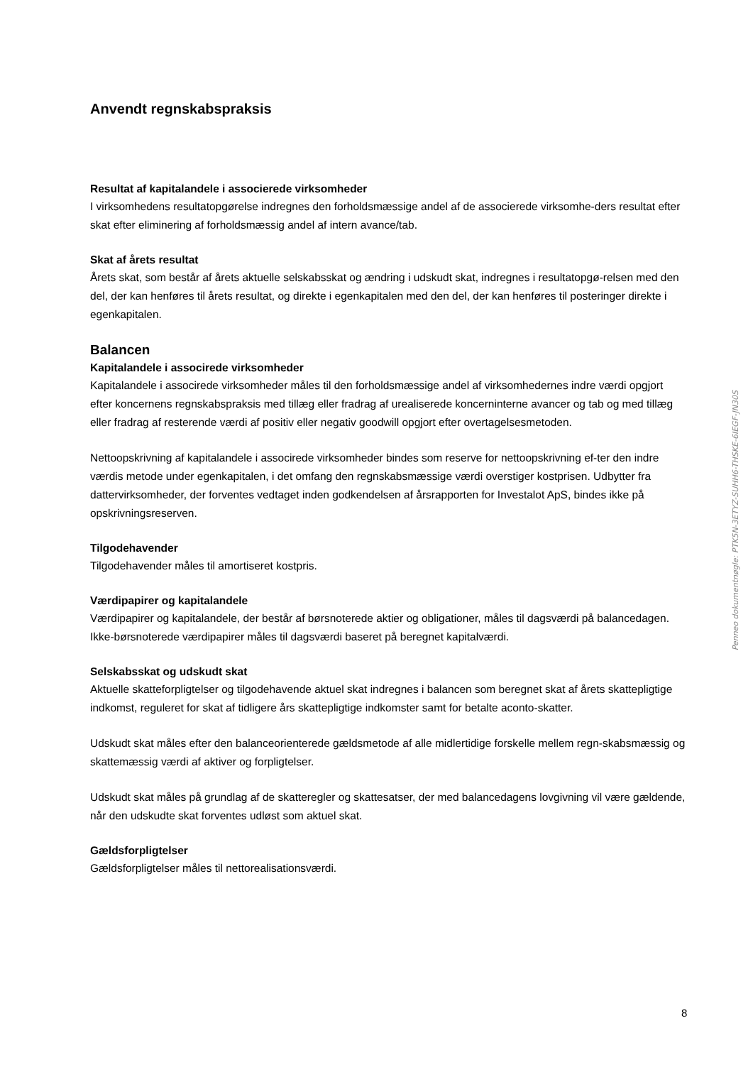Anvendt regnskabspraksis
Resultat af kapitalandele i associerede virksomheder
I virksomhedens resultatopgørelse indregnes den forholdsmæssige andel af de associerede virksomhe-ders resultat efter skat efter eliminering af forholdsmæssig andel af intern avance/tab.
Skat af årets resultat
Årets skat, som består af årets aktuelle selskabsskat og ændring i udskudt skat, indregnes i resultatopgø-relsen med den del, der kan henføres til årets resultat, og direkte i egenkapitalen med den del, der kan henføres til posteringer direkte i egenkapitalen.
Balancen
Kapitalandele i associrede virksomheder
Kapitalandele i associrede virksomheder måles til den forholdsmæssige andel af virksomhedernes indre værdi opgjort efter koncernens regnskabspraksis med tillæg eller fradrag af urealiserede koncerninterne avancer og tab og med tillæg eller fradrag af resterende værdi af positiv eller negativ goodwill opgjort efter overtagelsesmetoden.
Nettoopskrivning af kapitalandele i associrede virksomheder bindes som reserve for nettoopskrivning ef-ter den indre værdis metode under egenkapitalen, i det omfang den regnskabsmæssige værdi overstiger kostprisen. Udbytter fra dattervirksomheder, der forventes vedtaget inden godkendelsen af årsrapporten for Investalot ApS, bindes ikke på opskrivningsreserven.
Tilgodehavender
Tilgodehavender måles til amortiseret kostpris.
Værdipapirer og kapitalandele
Værdipapirer og kapitalandele, der består af børsnoterede aktier og obligationer, måles til dagsværdi på balancedagen. Ikke-børsnoterede værdipapirer måles til dagsværdi baseret på beregnet kapitalværdi.
Selskabsskat og udskudt skat
Aktuelle skatteforpligtelser og tilgodehavende aktuel skat indregnes i balancen som beregnet skat af årets skattepligtige indkomst, reguleret for skat af tidligere års skattepligtige indkomster samt for betalte aconto-skatter.
Udskudt skat måles efter den balanceorienterede gældsmetode af alle midlertidige forskelle mellem regn-skabsmæssig og skattemæssig værdi af aktiver og forpligtelser.
Udskudt skat måles på grundlag af de skatteregler og skattesatser, der med balancedagens lovgivning vil være gældende, når den udskudte skat forventes udløst som aktuel skat.
Gældsforpligtelser
Gældsforpligtelser måles til nettorealisationsværdi.
Penneo dokumentnøgle: PTK5N-3ETYZ-SUHH6-THSKE-6IEGF-JN30S
8